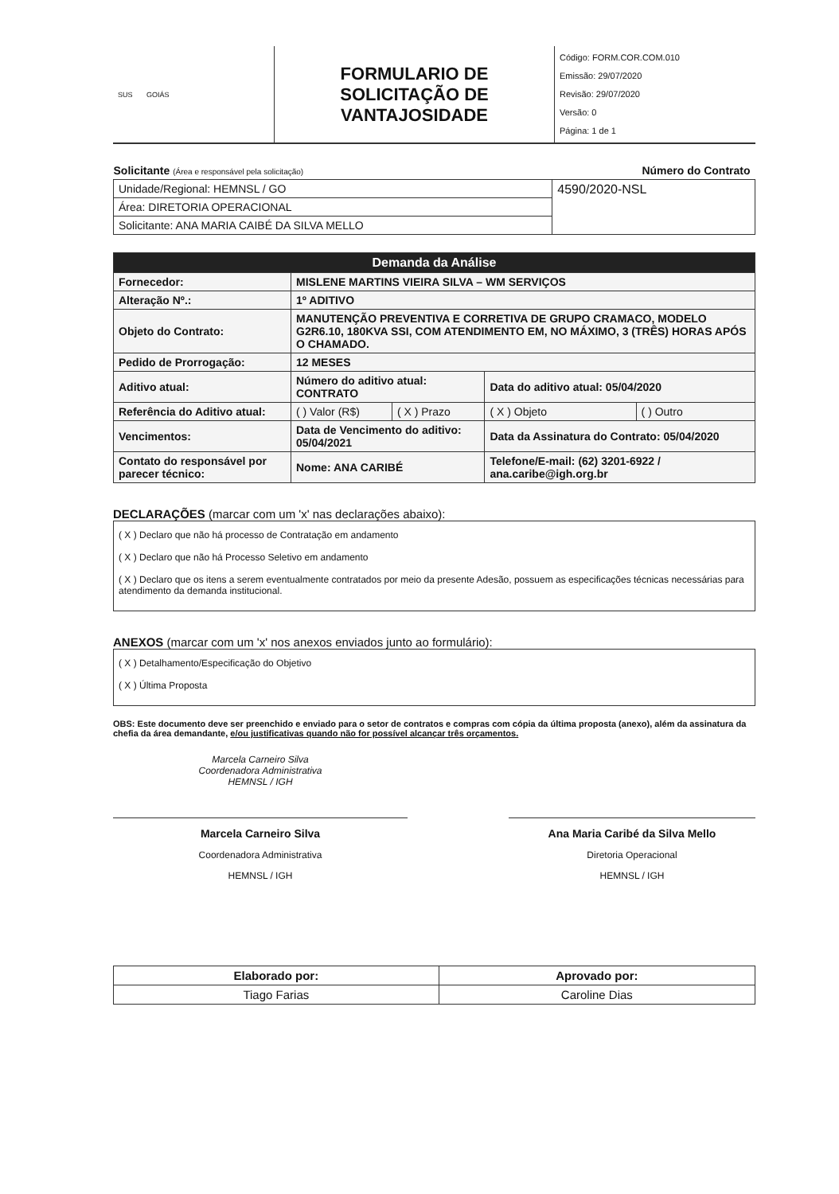| SUS GOIÁS | FORMULARIO DE SOLICITAÇÃO DE VANTAJOSIDADE | Código: FORM.COR.COM.010 Emissão: 29/07/2020 Revisão: 29/07/2020 Versão: 0 Página: 1 de 1 |
| Solicitante (Área e responsável pela solicitação) | Número do Contrato |
| Unidade/Regional: HEMNSL / GO | 4590/2020-NSL |
| Área: DIRETORIA OPERACIONAL | |
| Solicitante: ANA MARIA CAIBÉ DA SILVA MELLO | |
| Demanda da Análise | | | | |
| --- | --- | --- | --- | --- |
| Fornecedor: | MISLENE MARTINS VIEIRA SILVA – WM SERVIÇOS | | | |
| Alteração Nº.: | 1º ADITIVO | | | |
| Objeto do Contrato: | MANUTENÇÃO PREVENTIVA E CORRETIVA DE GRUPO CRAMACO, MODELO G2R6.10, 180KVA SSI, COM ATENDIMENTO EM, NO MÁXIMO, 3 (TRÊS) HORAS APÓS O CHAMADO. | | | |
| Pedido de Prorrogação: | 12 MESES | | | |
| Aditivo atual: | Número do aditivo atual: CONTRATO | | Data do aditivo atual: 05/04/2020 | |
| Referência do Aditivo atual: | ( ) Valor (R$) | ( X ) Prazo | ( X ) Objeto | ( ) Outro |
| Vencimentos: | Data de Vencimento do aditivo: 05/04/2021 | | Data da Assinatura do Contrato: 05/04/2020 | |
| Contato do responsável por parecer técnico: | Nome: ANA CARIBÉ | | Telefone/E-mail: (62) 3201-6922 / ana.caribe@igh.org.br | |
DECLARAÇÕES (marcar com um 'x' nas declarações abaixo):
( X ) Declaro que não há processo de Contratação em andamento
( X ) Declaro que não há Processo Seletivo em andamento
( X ) Declaro que os itens a serem eventualmente contratados por meio da presente Adesão, possuem as especificações técnicas necessárias para atendimento da demanda institucional.
ANEXOS (marcar com um 'x' nos anexos enviados junto ao formulário):
( X ) Detalhamento/Especificação do Objetivo
( X ) Última Proposta
OBS: Este documento deve ser preenchido e enviado para o setor de contratos e compras com cópia da última proposta (anexo), além da assinatura da chefia da área demandante, e/ou justificativas quando não for possível alcançar três orçamentos.
Marcela Carneiro Silva
Coordenadora Administrativa
HEMNSL / IGH
Marcela Carneiro Silva
Coordenadora Administrativa
HEMNSL / IGH
Ana Maria Caribé da Silva Mello
Diretoria Operacional
HEMNSL / IGH
| Elaborado por: | Aprovado por: |
| --- | --- |
| Tiago Farias | Caroline Dias |